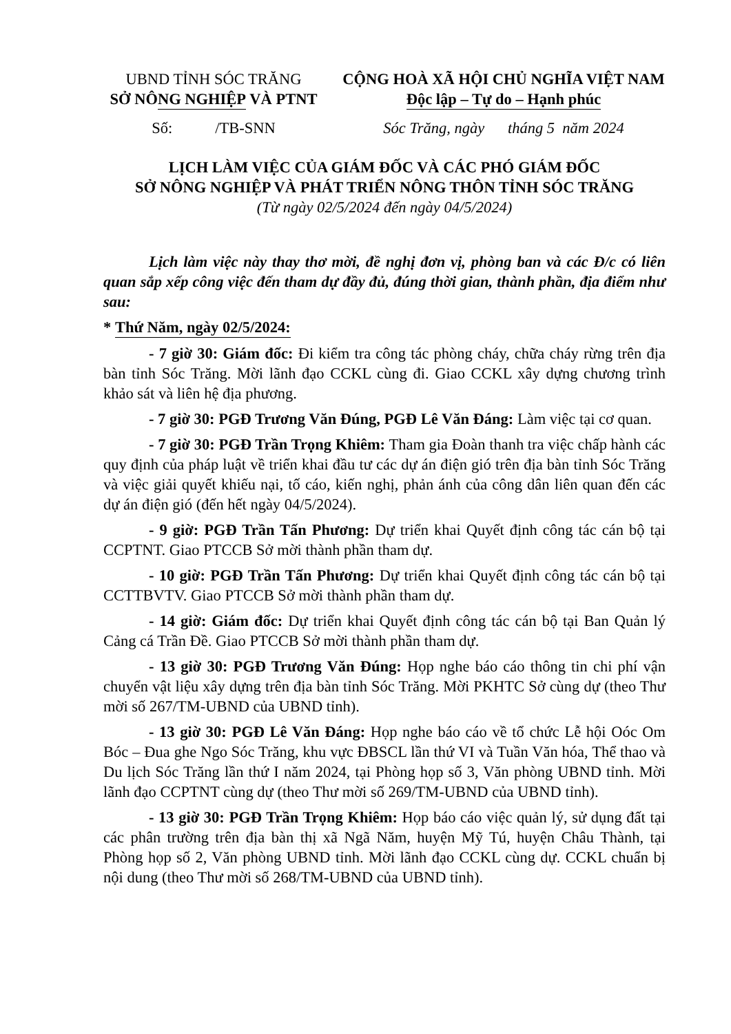UBND TỈNH SÓC TRĂNG
SỞ NÔNG NGHIỆP VÀ PTNT
Số: /TB-SNN
CỘNG HOÀ XÃ HỘI CHỦ NGHĨA VIỆT NAM
Độc lập – Tự do – Hạnh phúc
Sóc Trăng, ngày tháng 5 năm 2024
LỊCH LÀM VIỆC CỦA GIÁM ĐỐC VÀ CÁC PHÓ GIÁM ĐỐC
SỞ NÔNG NGHIỆP VÀ PHÁT TRIỂN NÔNG THÔN TỈNH SÓC TRĂNG
(Từ ngày 02/5/2024 đến ngày 04/5/2024)
Lịch làm việc này thay thơ mời, đề nghị đơn vị, phòng ban và các Đ/c có liên quan sắp xếp công việc đến tham dự đầy đủ, đúng thời gian, thành phần, địa điểm như sau:
* Thứ Năm, ngày 02/5/2024:
- 7 giờ 30: Giám đốc: Đi kiểm tra công tác phòng cháy, chữa cháy rừng trên địa bàn tỉnh Sóc Trăng. Mời lãnh đạo CCKL cùng đi. Giao CCKL xây dựng chương trình khảo sát và liên hệ địa phương.
- 7 giờ 30: PGĐ Trương Văn Đúng, PGĐ Lê Văn Đáng: Làm việc tại cơ quan.
- 7 giờ 30: PGĐ Trần Trọng Khiêm: Tham gia Đoàn thanh tra việc chấp hành các quy định của pháp luật về triển khai đầu tư các dự án điện gió trên địa bàn tỉnh Sóc Trăng và việc giải quyết khiếu nại, tố cáo, kiến nghị, phản ánh của công dân liên quan đến các dự án điện gió (đến hết ngày 04/5/2024).
- 9 giờ: PGĐ Trần Tấn Phương: Dự triển khai Quyết định công tác cán bộ tại CCPTNT. Giao PTCCB Sở mời thành phần tham dự.
- 10 giờ: PGĐ Trần Tấn Phương: Dự triển khai Quyết định công tác cán bộ tại CCTTBVTV. Giao PTCCB Sở mời thành phần tham dự.
- 14 giờ: Giám đốc: Dự triển khai Quyết định công tác cán bộ tại Ban Quản lý Cảng cá Trần Đề. Giao PTCCB Sở mời thành phần tham dự.
- 13 giờ 30: PGĐ Trương Văn Đúng: Họp nghe báo cáo thông tin chi phí vận chuyển vật liệu xây dựng trên địa bàn tỉnh Sóc Trăng. Mời PKHTC Sở cùng dự (theo Thư mời số 267/TM-UBND của UBND tỉnh).
- 13 giờ 30: PGĐ Lê Văn Đáng: Họp nghe báo cáo về tổ chức Lễ hội Oóc Om Bóc – Đua ghe Ngo Sóc Trăng, khu vực ĐBSCL lần thứ VI và Tuần Văn hóa, Thể thao và Du lịch Sóc Trăng lần thứ I năm 2024, tại Phòng họp số 3, Văn phòng UBND tỉnh. Mời lãnh đạo CCPTNT cùng dự (theo Thư mời số 269/TM-UBND của UBND tỉnh).
- 13 giờ 30: PGĐ Trần Trọng Khiêm: Họp báo cáo việc quản lý, sử dụng đất tại các phân trường trên địa bàn thị xã Ngã Năm, huyện Mỹ Tú, huyện Châu Thành, tại Phòng họp số 2, Văn phòng UBND tỉnh. Mời lãnh đạo CCKL cùng dự. CCKL chuẩn bị nội dung (theo Thư mời số 268/TM-UBND của UBND tỉnh).